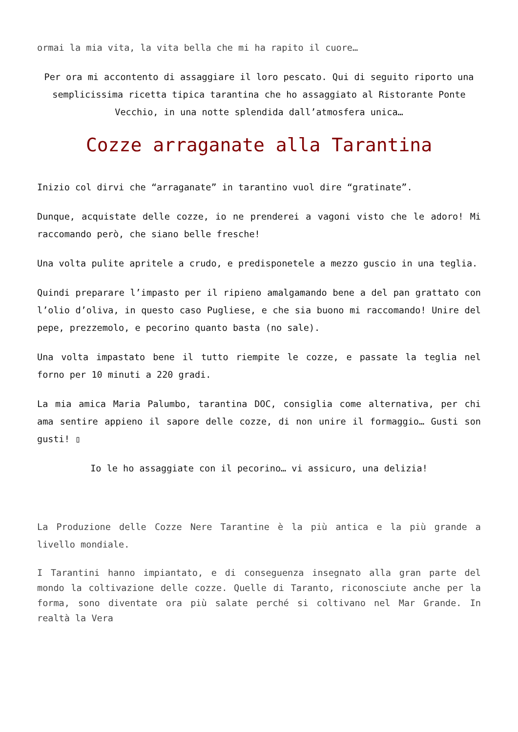ormai la mia vita, la vita bella che mi ha rapito il cuore…
Per ora mi accontento di assaggiare il loro pescato. Qui di seguito riporto una semplicissima ricetta tipica tarantina che ho assaggiato al Ristorante Ponte Vecchio, in una notte splendida dall’atmosfera unica…
Cozze arraganate alla Tarantina
Inizio col dirvi che “arraganate” in tarantino vuol dire “gratinate”.
Dunque, acquistate delle cozze, io ne prenderei a vagoni visto che le adoro! Mi raccomando però, che siano belle fresche!
Una volta pulite apritele a crudo, e predisponetele a mezzo guscio in una teglia.
Quindi preparare l’impasto per il ripieno amalgamando bene a del pan grattato con l’olio d’oliva, in questo caso Pugliese, e che sia buono mi raccomando! Unire del pepe, prezzemolo, e pecorino quanto basta (no sale).
Una volta impastato bene il tutto riempite le cozze, e passate la teglia nel forno per 10 minuti a 220 gradi.
La mia amica Maria Palumbo, tarantina DOC, consiglia come alternativa, per chi ama sentire appieno il sapore delle cozze, di non unire il formaggio… Gusti son gusti! ▯
Io le ho assaggiate con il pecorino… vi assicuro, una delizia!
La Produzione delle Cozze Nere Tarantine è la più antica e la più grande a livello mondiale.
I Tarantini hanno impiantato, e di conseguenza insegnato alla gran parte del mondo la coltivazione delle cozze. Quelle di Taranto, riconosciute anche per la forma, sono diventate ora più salate perché si coltivano nel Mar Grande. In realtà la Vera